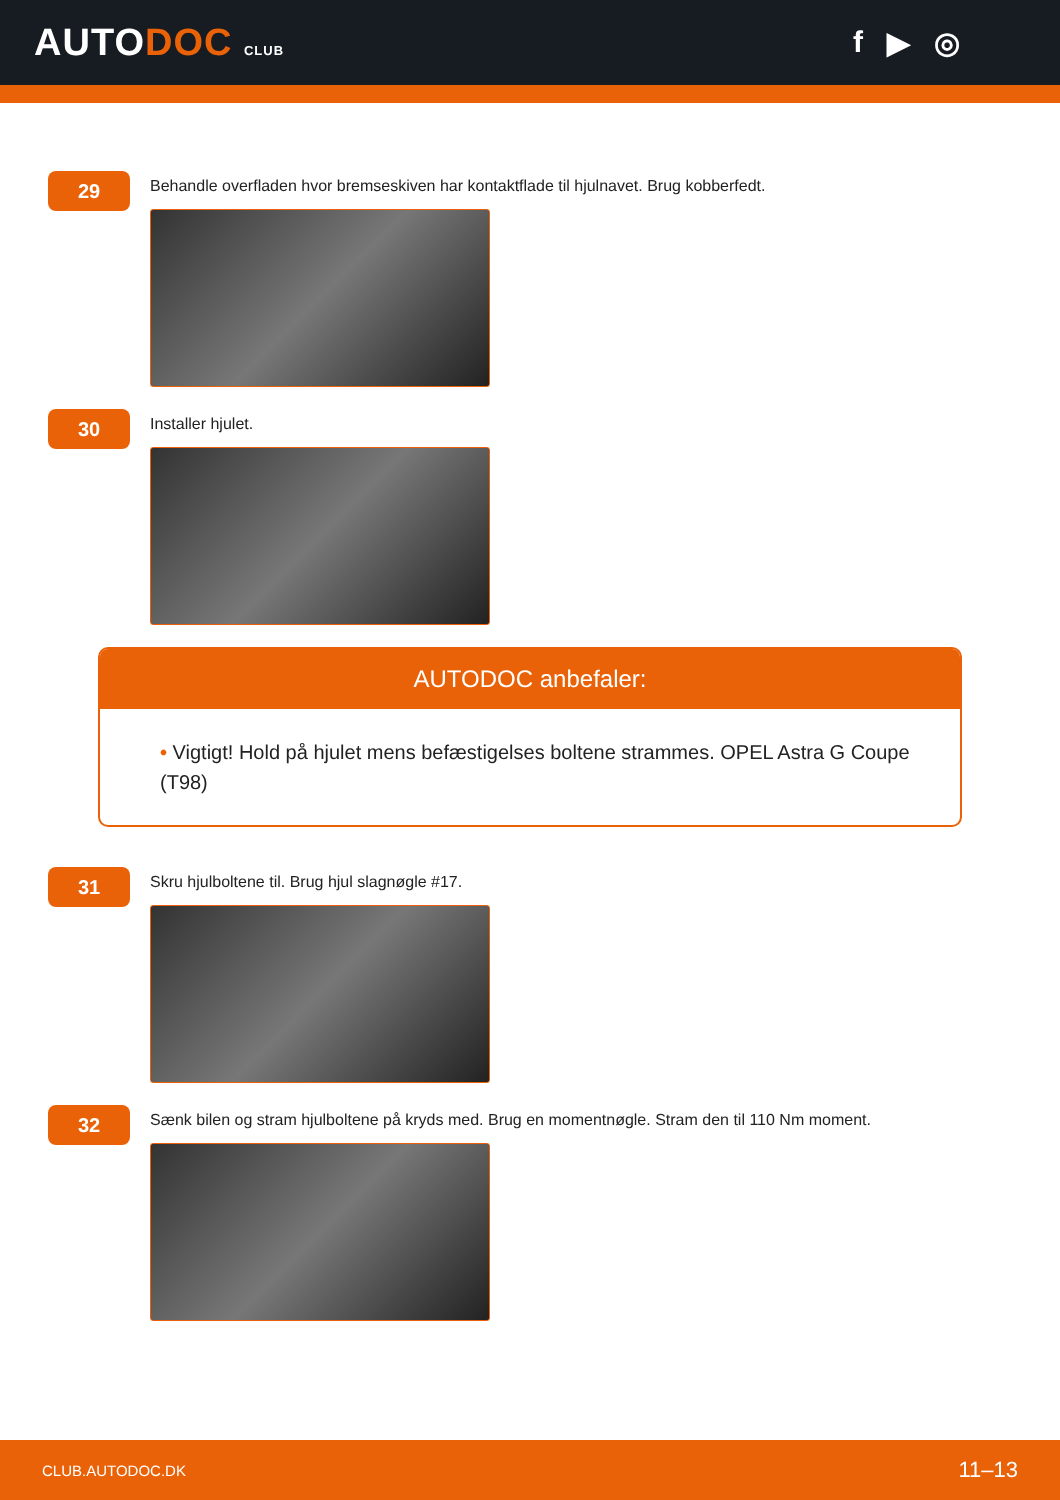AUTODOC CLUB
f ▶ ◎
29
Behandle overfladen hvor bremseskiven har kontaktflade til hjulnavet. Brug kobberfedt.
30
Installer hjulet.
AUTODOC anbefaler:
• Vigtigt! Hold på hjulet mens befæstigelses boltene strammes. OPEL Astra G Coupe (T98)
31
Skru hjulboltene til. Brug hjul slagnøgle #17.
32
Sænk bilen og stram hjulboltene på kryds med. Brug en momentnøgle. Stram den til 110 Nm moment.
CLUB.AUTODOC.DK 11–13